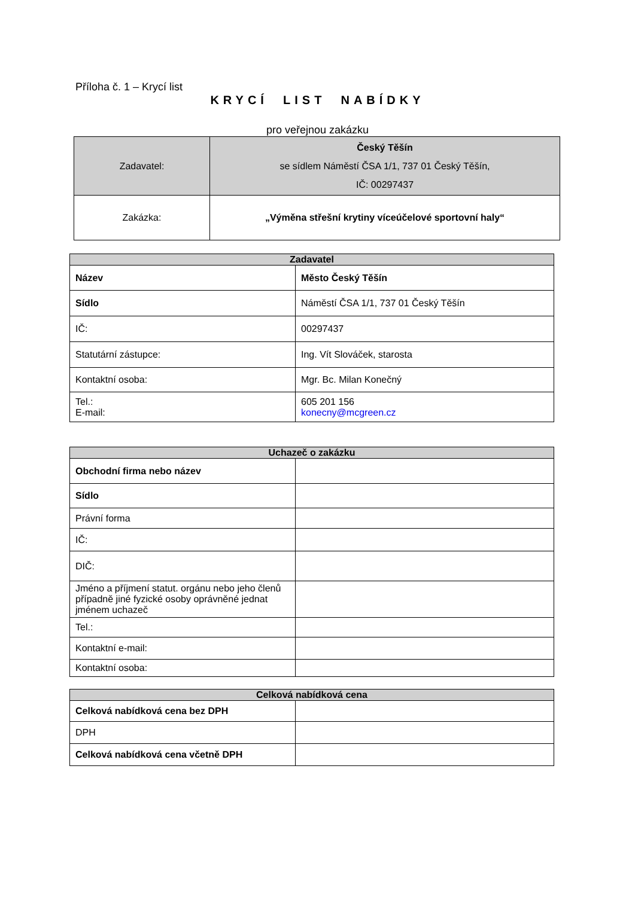Příloha č. 1 – Krycí list
KRYCÍ LIST NABÍDKY
pro veřejnou zakázku
| Zadavatel: | Český Těšín se sídlem Náměstí ČSA 1/1, 737 01 Český Těšín, IČ: 00297437 |
| Zakázka: | „Výměna střešní krytiny víceúčelové sportovní haly“ |
| Zadavatel | |
| Název | Město Český Těšín |
| Sídlo | Náměstí ČSA 1/1, 737 01 Český Těšín |
| IČ: | 00297437 |
| Statutární zástupce: | Ing. Vít Slováček, starosta |
| Kontaktní osoba: | Mgr. Bc. Milan Konečný |
| Tel.: E-mail: | 605 201 156 konecny@mcgreen.cz |
| Uchazeč o zakázku | |
| Obchodní firma nebo název | |
| Sídlo | |
| Právní forma | |
| IČ: | |
| DIČ: | |
| Jméno a příjmení statut. orgánu nebo jeho členů případně jiné fyzické osoby oprávněné jednat jménem uchazeč | |
| Tel.: | |
| Kontaktní e-mail: | |
| Kontaktní osoba: | |
| Celková nabídková cena | |
| Celková nabídková cena bez DPH | |
| DPH | |
| Celková nabídková cena včetně DPH | |